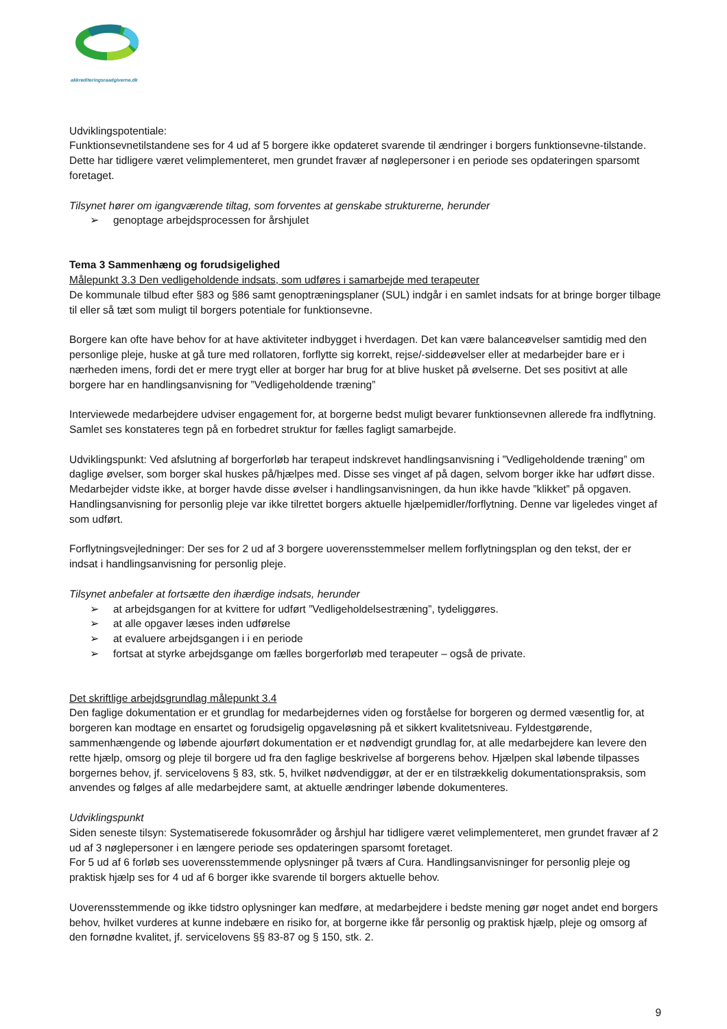akkrediteringsraadgiverne.dk
Udviklingspotentiale:
Funktionsevnetilstandene ses for 4 ud af 5 borgere ikke opdateret svarende til ændringer i borgers funktionsevne-tilstande. Dette har tidligere været velimplementeret, men grundet fravær af nøglepersoner i en periode ses opdateringen sparsomt foretaget.
Tilsynet hører om igangværende tiltag, som forventes at genskabe strukturerne, herunder
➢ genoptage arbejdsprocessen for årshjulet
Tema 3 Sammenhæng og forudsigelighed
Målepunkt 3.3 Den vedligeholdende indsats, som udføres i samarbejde med terapeuter
De kommunale tilbud efter §83 og §86 samt genoptræningsplaner (SUL) indgår i en samlet indsats for at bringe borger tilbage til eller så tæt som muligt til borgers potentiale for funktionsevne.
Borgere kan ofte have behov for at have aktiviteter indbygget i hverdagen. Det kan være balanceøvelser samtidig med den personlige pleje, huske at gå ture med rollatoren, forflytte sig korrekt, rejse/-siddeøvelser eller at medarbejder bare er i nærheden imens, fordi det er mere trygt eller at borger har brug for at blive husket på øvelserne. Det ses positivt at alle borgere har en handlingsanvisning for ”Vedligeholdende træning”
Interviewede medarbejdere udviser engagement for, at borgerne bedst muligt bevarer funktionsevnen allerede fra indflytning. Samlet ses konstateres tegn på en forbedret struktur for fælles fagligt samarbejde.
Udviklingspunkt: Ved afslutning af borgerforløb har terapeut indskrevet handlingsanvisning i ”Vedligeholdende træning” om daglige øvelser, som borger skal huskes på/hjælpes med. Disse ses vinget af på dagen, selvom borger ikke har udført disse. Medarbejder vidste ikke, at borger havde disse øvelser i handlingsanvisningen, da hun ikke havde ”klikket” på opgaven. Handlingsanvisning for personlig pleje var ikke tilrettet borgers aktuelle hjælpemidler/forflytning. Denne var ligeledes vinget af som udført.
Forflytningsvejledninger: Der ses for 2 ud af 3 borgere uoverensstemmelser mellem forflytningsplan og den tekst, der er indsat i handlingsanvisning for personlig pleje.
Tilsynet anbefaler at fortsætte den ihærdige indsats, herunder
➢ at arbejdsgangen for at kvittere for udført ”Vedligeholdelsestræning”, tydeliggøres.
➢ at alle opgaver læses inden udførelse
➢ at evaluere arbejdsgangen i i en periode
➢ fortsat at styrke arbejdsgange om fælles borgerforløb med terapeuter – også de private.
Det skriftlige arbejdsgrundlag målepunkt 3.4
Den faglige dokumentation er et grundlag for medarbejdernes viden og forståelse for borgeren og dermed væsentlig for, at borgeren kan modtage en ensartet og forudsigelig opgaveløsning på et sikkert kvalitetsniveau. Fyldestgørende, sammenhængende og løbende ajourført dokumentation er et nødvendigt grundlag for, at alle medarbejdere kan levere den rette hjælp, omsorg og pleje til borgere ud fra den faglige beskrivelse af borgerens behov. Hjælpen skal løbende tilpasses borgernes behov, jf. servicelovens § 83, stk. 5, hvilket nødvendiggør, at der er en tilstrækkelig dokumentationspraksis, som anvendes og følges af alle medarbejdere samt, at aktuelle ændringer løbende dokumenteres.
Udviklingspunkt
Siden seneste tilsyn: Systematiserede fokusområder og årshjul har tidligere været velimplementeret, men grundet fravær af 2 ud af 3 nøglepersoner i en længere periode ses opdateringen sparsomt foretaget.
For 5 ud af 6 forløb ses uoverensstemmende oplysninger på tværs af Cura. Handlingsanvisninger for personlig pleje og praktisk hjælp ses for 4 ud af 6 borger ikke svarende til borgers aktuelle behov.
Uoverensstemmende og ikke tidstro oplysninger kan medføre, at medarbejdere i bedste mening gør noget andet end borgers behov, hvilket vurderes at kunne indebære en risiko for, at borgerne ikke får personlig og praktisk hjælp, pleje og omsorg af den fornødne kvalitet, jf. servicelovens §§ 83-87 og § 150, stk. 2.
9